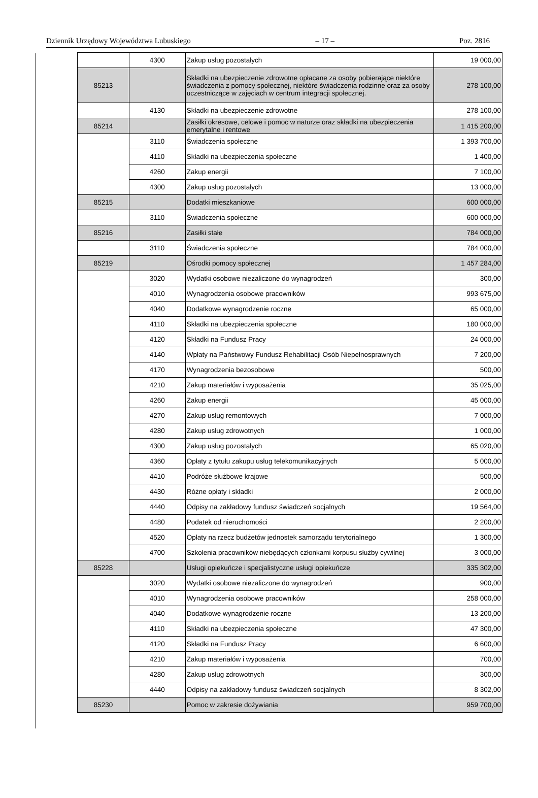Dziennik Urzędowy Województwa Lubuskiego – 17 – Poz. 2816
| | 4300 | Zakup usług pozostałych | 19 000,00 |
| 85213 | | Składki na ubezpieczenie zdrowotne opłacane za osoby pobierające niektóre świadczenia z pomocy społecznej, niektóre świadczenia rodzinne oraz za osoby uczestniczące w zajęciach w centrum integracji społecznej. | 278 100,00 |
| | 4130 | Składki na ubezpieczenie zdrowotne | 278 100,00 |
| 85214 | | Zasiłki okresowe, celowe i pomoc w naturze oraz składki na ubezpieczenia emerytalne i rentowe | 1 415 200,00 |
| | 3110 | Świadczenia społeczne | 1 393 700,00 |
| | 4110 | Składki na ubezpieczenia społeczne | 1 400,00 |
| | 4260 | Zakup energii | 7 100,00 |
| | 4300 | Zakup usług pozostałych | 13 000,00 |
| 85215 | | Dodatki mieszkaniowe | 600 000,00 |
| | 3110 | Świadczenia społeczne | 600 000,00 |
| 85216 | | Zasiłki stałe | 784 000,00 |
| | 3110 | Świadczenia społeczne | 784 000,00 |
| 85219 | | Ośrodki pomocy społecznej | 1 457 284,00 |
| | 3020 | Wydatki osobowe niezaliczone do wynagrodzeń | 300,00 |
| | 4010 | Wynagrodzenia osobowe pracowników | 993 675,00 |
| | 4040 | Dodatkowe wynagrodzenie roczne | 65 000,00 |
| | 4110 | Składki na ubezpieczenia społeczne | 180 000,00 |
| | 4120 | Składki na Fundusz Pracy | 24 000,00 |
| | 4140 | Wpłaty na Państwowy Fundusz Rehabilitacji Osób Niepełnosprawnych | 7 200,00 |
| | 4170 | Wynagrodzenia bezosobowe | 500,00 |
| | 4210 | Zakup materiałów i wyposażenia | 35 025,00 |
| | 4260 | Zakup energii | 45 000,00 |
| | 4270 | Zakup usług remontowych | 7 000,00 |
| | 4280 | Zakup usług zdrowotnych | 1 000,00 |
| | 4300 | Zakup usług pozostałych | 65 020,00 |
| | 4360 | Opłaty z tytułu zakupu usług telekomunikacyjnych | 5 000,00 |
| | 4410 | Podróże służbowe krajowe | 500,00 |
| | 4430 | Różne opłaty i składki | 2 000,00 |
| | 4440 | Odpisy na zakładowy fundusz świadczeń socjalnych | 19 564,00 |
| | 4480 | Podatek od nieruchomości | 2 200,00 |
| | 4520 | Opłaty na rzecz budżetów jednostek samorządu terytorialnego | 1 300,00 |
| | 4700 | Szkolenia pracowników niebędących członkami korpusu służby cywilnej | 3 000,00 |
| 85228 | | Usługi opiekuńcze i specjalistyczne usługi opiekuńcze | 335 302,00 |
| | 3020 | Wydatki osobowe niezaliczone do wynagrodzeń | 900,00 |
| | 4010 | Wynagrodzenia osobowe pracowników | 258 000,00 |
| | 4040 | Dodatkowe wynagrodzenie roczne | 13 200,00 |
| | 4110 | Składki na ubezpieczenia społeczne | 47 300,00 |
| | 4120 | Składki na Fundusz Pracy | 6 600,00 |
| | 4210 | Zakup materiałów i wyposażenia | 700,00 |
| | 4280 | Zakup usług zdrowotnych | 300,00 |
| | 4440 | Odpisy na zakładowy fundusz świadczeń socjalnych | 8 302,00 |
| 85230 | | Pomoc w zakresie dożywiania | 959 700,00 |